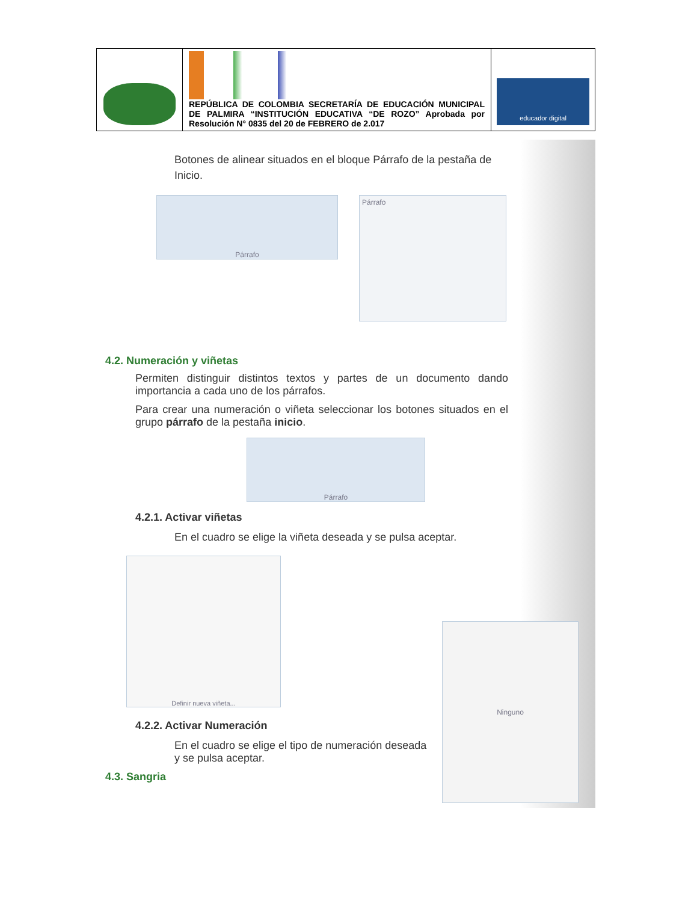| | REPÚBLICA DE COLOMBIA SECRETARÍA DE EDUCACIÓN MUNICIPAL DE PALMIRA “INSTITUCIÓN EDUCATIVA “DE ROZO” Aprobada por Resolución N° 0835 del 20 de FEBRERO de 2.017 | educador digital |
Botones de alinear situados en el bloque Párrafo de la pestaña de Inicio.
Párrafo
Párrafo
4.2. Numeración y viñetas
Permiten distinguir distintos textos y partes de un documento dando importancia a cada uno de los párrafos.
Para crear una numeración o viñeta seleccionar los botones situados en el grupo párrafo de la pestaña inicio.
Párrafo
4.2.1. Activar viñetas
En el cuadro se elige la viñeta deseada y se pulsa aceptar.
Definir nueva viñeta...
4.2.2. Activar Numeración
En el cuadro se elige el tipo de numeración deseada y se pulsa aceptar.
4.3. Sangria
Ninguno